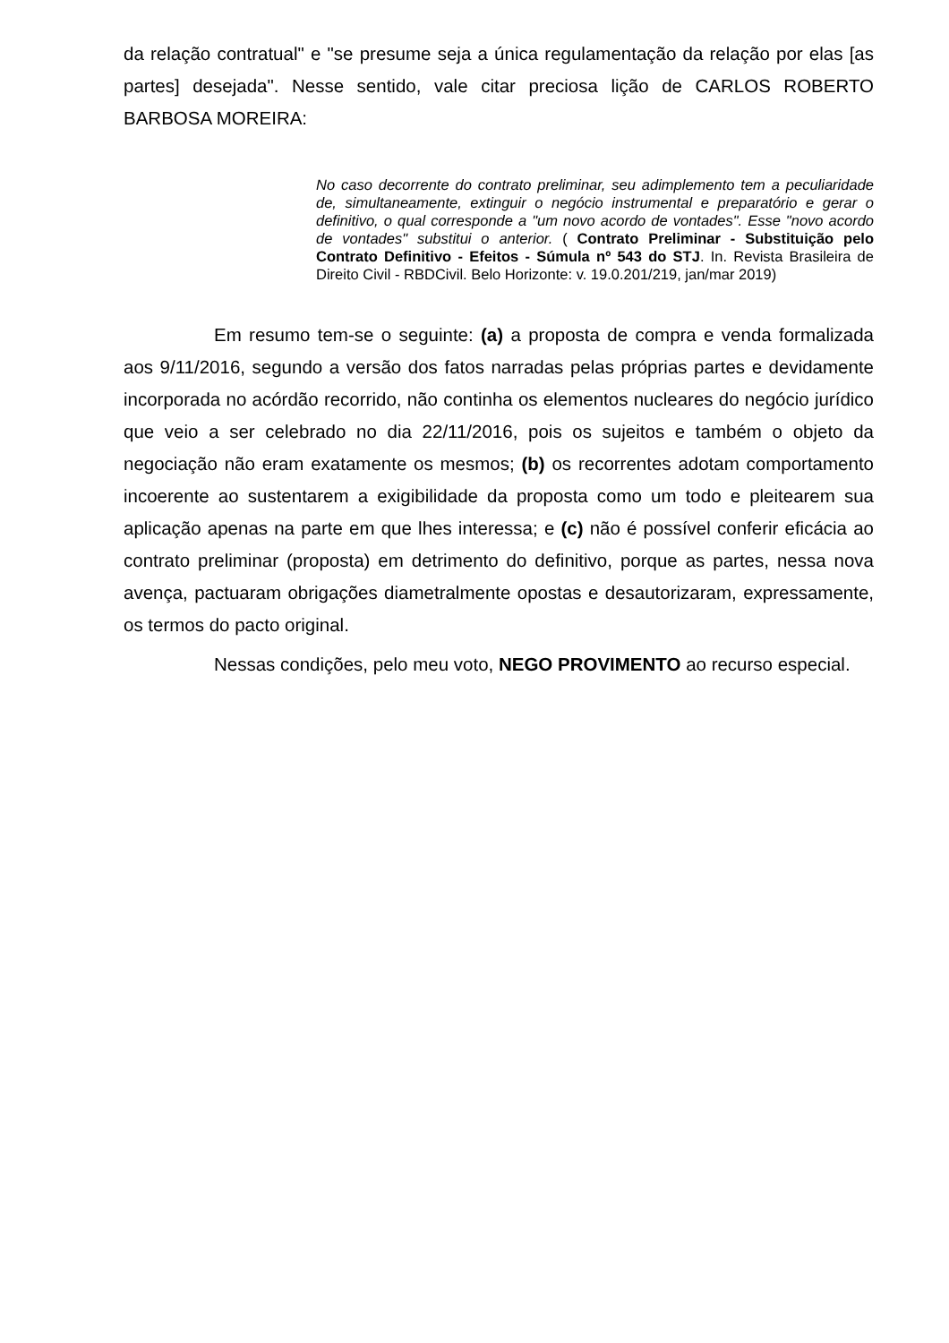da relação contratual" e "se presume seja a única regulamentação da relação por elas [as partes] desejada". Nesse sentido, vale citar preciosa lição de CARLOS ROBERTO BARBOSA MOREIRA:
No caso decorrente do contrato preliminar, seu adimplemento tem a peculiaridade de, simultaneamente, extinguir o negócio instrumental e preparatório e gerar o definitivo, o qual corresponde a "um novo acordo de vontades". Esse "novo acordo de vontades" substitui o anterior. ( Contrato Preliminar - Substituição pelo Contrato Definitivo - Efeitos - Súmula nº 543 do STJ. In. Revista Brasileira de Direito Civil - RBDCivil. Belo Horizonte: v. 19.0.201/219, jan/mar 2019)
Em resumo tem-se o seguinte: (a) a proposta de compra e venda formalizada aos 9/11/2016, segundo a versão dos fatos narradas pelas próprias partes e devidamente incorporada no acórdão recorrido, não continha os elementos nucleares do negócio jurídico que veio a ser celebrado no dia 22/11/2016, pois os sujeitos e também o objeto da negociação não eram exatamente os mesmos; (b) os recorrentes adotam comportamento incoerente ao sustentarem a exigibilidade da proposta como um todo e pleitearem sua aplicação apenas na parte em que lhes interessa; e (c) não é possível conferir eficácia ao contrato preliminar (proposta) em detrimento do definitivo, porque as partes, nessa nova avença, pactuaram obrigações diametralmente opostas e desautorizaram, expressamente, os termos do pacto original.
Nessas condições, pelo meu voto, NEGO PROVIMENTO ao recurso especial.